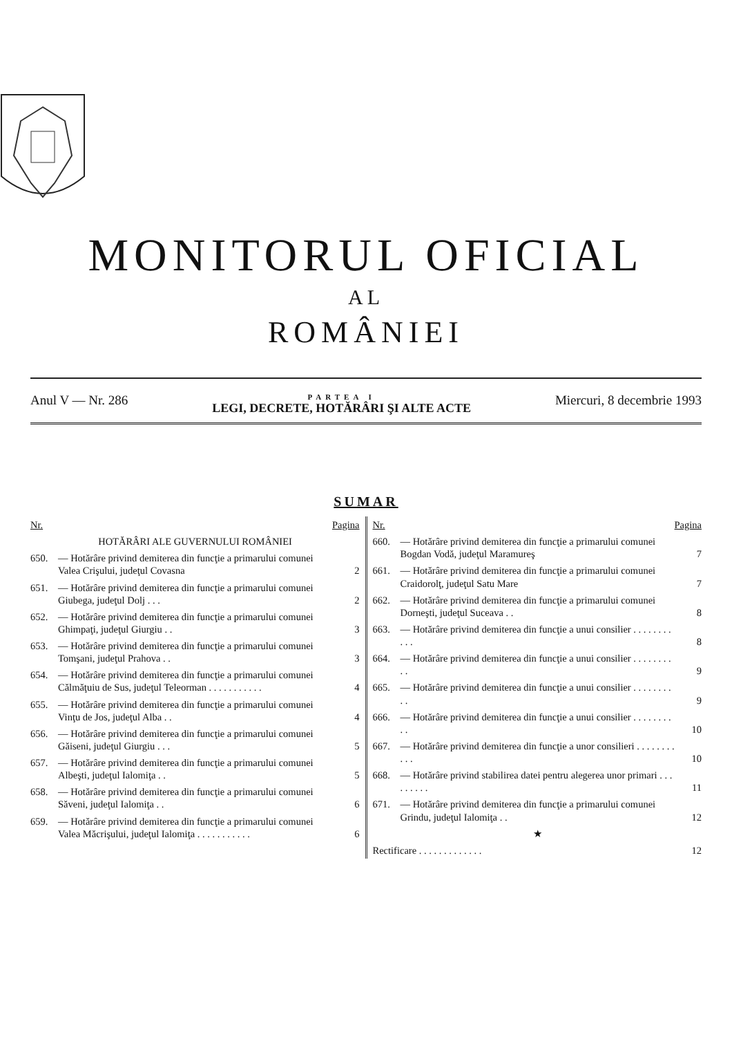MONITORUL OFICIAL
AL
ROMÂNIEI
Anul V — Nr. 286
PARTEA I
LEGI, DECRETE, HOTĂRÂRI ŞI ALTE ACTE
Miercuri, 8 decembrie 1993
SUMAR
| Nr. | | Pagina |
| --- | --- | --- |
| | HOTĂRÂRI ALE GUVERNULUI ROMÂNIEI | |
| 650. | — Hotărâre privind demiterea din funcţie a primarului comunei Valea Crişului, judeţul Covasna | 2 |
| 651. | — Hotărâre privind demiterea din funcţie a primarului comunei Giubega, judeţul Dolj . . . | 2 |
| 652. | — Hotărâre privind demiterea din funcţie a primarului comunei Ghimpaţi, judeţul Giurgiu . . | 3 |
| 653. | — Hotărâre privind demiterea din funcţie a primarului comunei Tomşani, judeţul Prahova . . | 3 |
| 654. | — Hotărâre privind demiterea din funcţie a primarului comunei Călmăţuiu de Sus, judeţul Teleorman . . . . . . . . . . . | 4 |
| 655. | — Hotărâre privind demiterea din funcţie a primarului comunei Vinţu de Jos, judeţul Alba . . | 4 |
| 656. | — Hotărâre privind demiterea din funcţie a primarului comunei Găiseni, judeţul Giurgiu . . . | 5 |
| 657. | — Hotărâre privind demiterea din funcţie a primarului comunei Albeşti, judeţul Ialomiţa . . | 5 |
| 658. | — Hotărâre privind demiterea din funcţie a primarului comunei Săveni, judeţul Ialomiţa . . | 6 |
| 659. | — Hotărâre privind demiterea din funcţie a primarului comunei Valea Măcrişului, judeţul Ialomiţa . . . . . . . . . . . | 6 |
| Nr. | | Pagina |
| --- | --- | --- |
| 660. | — Hotărâre privind demiterea din funcţie a primarului comunei Bogdan Vodă, judeţul Maramureş | 7 |
| 661. | — Hotărâre privind demiterea din funcţie a primarului comunei Craidorolţ, judeţul Satu Mare | 7 |
| 662. | — Hotărâre privind demiterea din funcţie a primarului comunei Dorneşti, judeţul Suceava . . | 8 |
| 663. | — Hotărâre privind demiterea din funcţie a unui consilier . . . . . . . . . . . | 8 |
| 664. | — Hotărâre privind demiterea din funcţie a unui consilier . . . . . . . . . . | 9 |
| 665. | — Hotărâre privind demiterea din funcţie a unui consilier . . . . . . . . . . | 9 |
| 666. | — Hotărâre privind demiterea din funcţie a unui consilier . . . . . . . . . . | 10 |
| 667. | — Hotărâre privind demiterea din funcţie a unor consilieri . . . . . . . . . . . | 10 |
| 668. | — Hotărâre privind stabilirea datei pentru alegerea unor primari . . . . . . . . . | 11 |
| 671. | — Hotărâre privind demiterea din funcţie a primarului comunei Grindu, judeţul Ialomiţa . . | 12 |
| | ★ | |
| Rectificare . . . . . . . . . . . . . | | 12 |